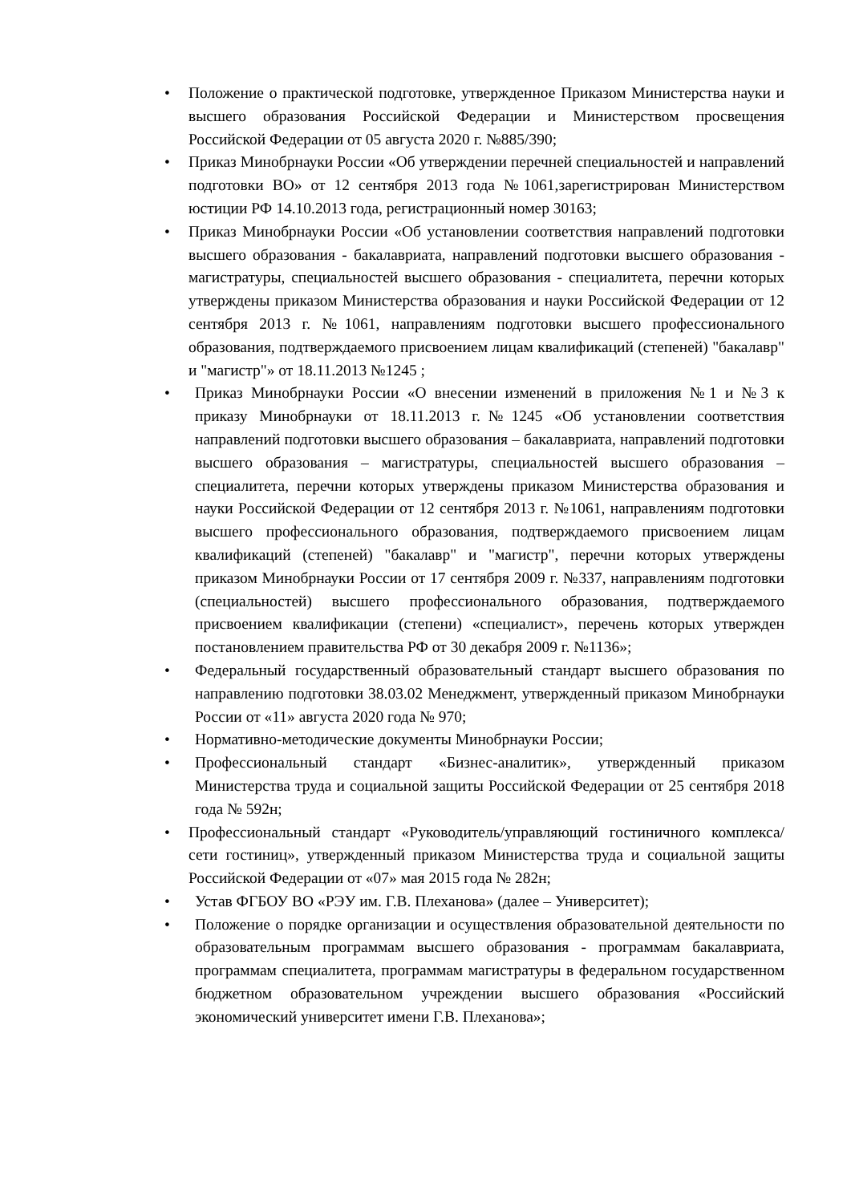• Положение о практической подготовке, утвержденное Приказом Министерства науки и высшего образования Российской Федерации и Министерством просвещения Российской Федерации от 05 августа 2020 г. №885/390;
• Приказ Минобрнауки России «Об утверждении перечней специальностей и направлений подготовки ВО» от 12 сентября 2013 года №1061,зарегистрирован Министерством юстиции РФ 14.10.2013 года, регистрационный номер 30163;
• Приказ Минобрнауки России «Об установлении соответствия направлений подготовки высшего образования - бакалавриата, направлений подготовки высшего образования - магистратуры, специальностей высшего образования - специалитета, перечни которых утверждены приказом Министерства образования и науки Российской Федерации от 12 сентября 2013 г. №1061, направлениям подготовки высшего профессионального образования, подтверждаемого присвоением лицам квалификаций (степеней) "бакалавр" и "магистр"» от 18.11.2013 №1245 ;
• Приказ Минобрнауки России «О внесении изменений в приложения №1 и №3 к приказу Минобрнауки от 18.11.2013 г.№1245 «Об установлении соответствия направлений подготовки высшего образования – бакалавриата, направлений подготовки высшего образования – магистратуры, специальностей высшего образования – специалитета, перечни которых утверждены приказом Министерства образования и науки Российской Федерации от 12 сентября 2013 г. №1061, направлениям подготовки высшего профессионального образования, подтверждаемого присвоением лицам квалификаций (степеней) "бакалавр" и "магистр", перечни которых утверждены приказом Минобрнауки России от 17 сентября 2009 г. №337, направлениям подготовки (специальностей) высшего профессионального образования, подтверждаемого присвоением квалификации (степени) «специалист», перечень которых утвержден постановлением правительства РФ от 30 декабря 2009 г. №1136»;
• Федеральный государственный образовательный стандарт высшего образования по направлению подготовки 38.03.02 Менеджмент, утвержденный приказом Минобрнауки России от «11» августа 2020 года № 970;
• Нормативно-методические документы Минобрнауки России;
• Профессиональный стандарт «Бизнес-аналитик», утвержденный приказом Министерства труда и социальной защиты Российской Федерации от 25 сентября 2018 года № 592н;
• Профессиональный стандарт «Руководитель/управляющий гостиничного комплекса/сети гостиниц», утвержденный приказом Министерства труда и социальной защиты Российской Федерации от «07» мая 2015 года № 282н;
• Устав ФГБОУ ВО «РЭУ им. Г.В. Плеханова» (далее – Университет);
• Положение о порядке организации и осуществления образовательной деятельности по образовательным программам высшего образования - программам бакалавриата, программам специалитета, программам магистратуры в федеральном государственном бюджетном образовательном учреждении высшего образования «Российский экономический университет имени Г.В. Плеханова»;